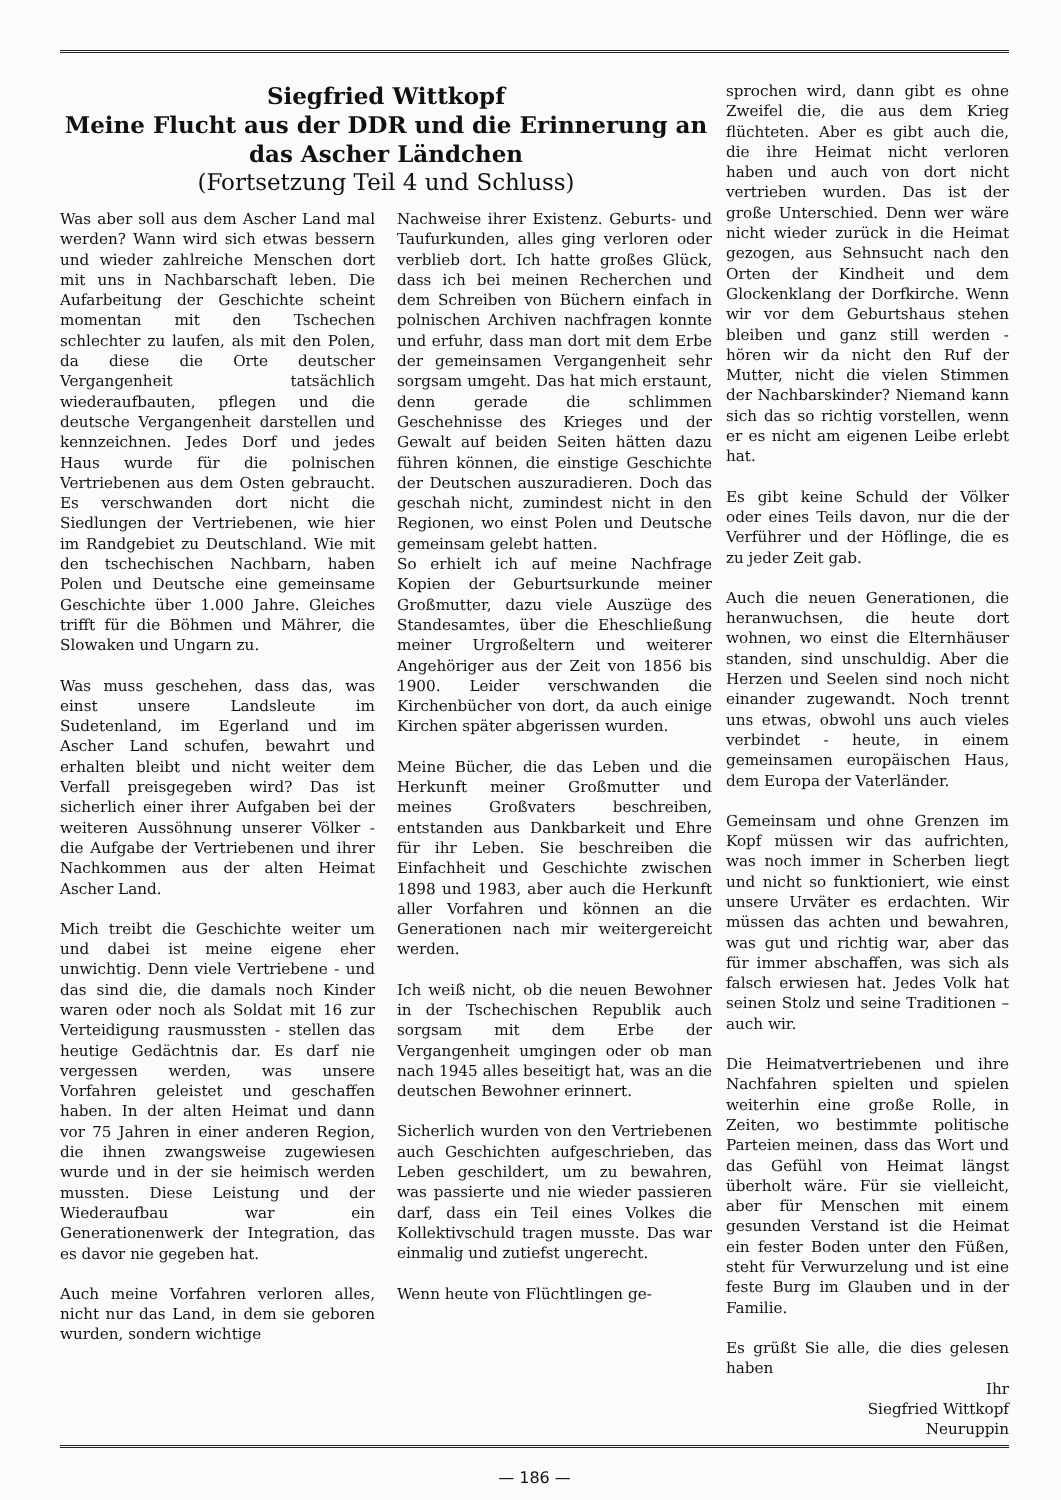Siegfried Wittkopf
Meine Flucht aus der DDR und die Erinnerung an das Ascher Ländchen
(Fortsetzung Teil 4 und Schluss)
Was aber soll aus dem Ascher Land mal werden? Wann wird sich etwas bessern und wieder zahlreiche Menschen dort mit uns in Nachbarschaft leben. Die Aufarbeitung der Geschichte scheint momentan mit den Tschechen schlechter zu laufen, als mit den Polen, da diese die Orte deutscher Vergangenheit tatsächlich wiederaufbauten, pflegen und die deutsche Vergangenheit darstellen und kennzeichnen. Jedes Dorf und jedes Haus wurde für die polnischen Vertriebenen aus dem Osten gebraucht. Es verschwanden dort nicht die Siedlungen der Vertriebenen, wie hier im Randgebiet zu Deutschland. Wie mit den tschechischen Nachbarn, haben Polen und Deutsche eine gemeinsame Geschichte über 1.000 Jahre. Gleiches trifft für die Böhmen und Mährer, die Slowaken und Ungarn zu.
Was muss geschehen, dass das, was einst unsere Landsleute im Sudetenland, im Egerland und im Ascher Land schufen, bewahrt und erhalten bleibt und nicht weiter dem Verfall preisgegeben wird? Das ist sicherlich einer ihrer Aufgaben bei der weiteren Aussöhnung unserer Völker - die Aufgabe der Vertriebenen und ihrer Nachkommen aus der alten Heimat Ascher Land.
Mich treibt die Geschichte weiter um und dabei ist meine eigene eher unwichtig. Denn viele Vertriebene - und das sind die, die damals noch Kinder waren oder noch als Soldat mit 16 zur Verteidigung rausmussten - stellen das heutige Gedächtnis dar. Es darf nie vergessen werden, was unsere Vorfahren geleistet und geschaffen haben. In der alten Heimat und dann vor 75 Jahren in einer anderen Region, die ihnen zwangsweise zugewiesen wurde und in der sie heimisch werden mussten. Diese Leistung und der Wiederaufbau war ein Generationenwerk der Integration, das es davor nie gegeben hat.
Auch meine Vorfahren verloren alles, nicht nur das Land, in dem sie geboren wurden, sondern wichtige
Nachweise ihrer Existenz. Geburts- und Taufurkunden, alles ging verloren oder verblieb dort. Ich hatte großes Glück, dass ich bei meinen Recherchen und dem Schreiben von Büchern einfach in polnischen Archiven nachfragen konnte und erfuhr, dass man dort mit dem Erbe der gemeinsamen Vergangenheit sehr sorgsam umgeht. Das hat mich erstaunt, denn gerade die schlimmen Geschehnisse des Krieges und der Gewalt auf beiden Seiten hätten dazu führen können, die einstige Geschichte der Deutschen auszuradieren. Doch das geschah nicht, zumindest nicht in den Regionen, wo einst Polen und Deutsche gemeinsam gelebt hatten.
So erhielt ich auf meine Nachfrage Kopien der Geburtsurkunde meiner Großmutter, dazu viele Auszüge des Standesamtes, über die Eheschließung meiner Urgroßeltern und weiterer Angehöriger aus der Zeit von 1856 bis 1900. Leider verschwanden die Kirchenbücher von dort, da auch einige Kirchen später abgerissen wurden.
Meine Bücher, die das Leben und die Herkunft meiner Großmutter und meines Großvaters beschreiben, entstanden aus Dankbarkeit und Ehre für ihr Leben. Sie beschreiben die Einfachheit und Geschichte zwischen 1898 und 1983, aber auch die Herkunft aller Vorfahren und können an die Generationen nach mir weitergereicht werden.
Ich weiß nicht, ob die neuen Bewohner in der Tschechischen Republik auch sorgsam mit dem Erbe der Vergangenheit umgingen oder ob man nach 1945 alles beseitigt hat, was an die deutschen Bewohner erinnert.
Sicherlich wurden von den Vertriebenen auch Geschichten aufgeschrieben, das Leben geschildert, um zu bewahren, was passierte und nie wieder passieren darf, dass ein Teil eines Volkes die Kollektivschuld tragen musste. Das war einmalig und zutiefst ungerecht.
Wenn heute von Flüchtlingen ge-
sprochen wird, dann gibt es ohne Zweifel die, die aus dem Krieg flüchteten. Aber es gibt auch die, die ihre Heimat nicht verloren haben und auch von dort nicht vertrieben wurden. Das ist der große Unterschied. Denn wer wäre nicht wieder zurück in die Heimat gezogen, aus Sehnsucht nach den Orten der Kindheit und dem Glockenklang der Dorfkirche. Wenn wir vor dem Geburtshaus stehen bleiben und ganz still werden - hören wir da nicht den Ruf der Mutter, nicht die vielen Stimmen der Nachbarskinder? Niemand kann sich das so richtig vorstellen, wenn er es nicht am eigenen Leibe erlebt hat.
Es gibt keine Schuld der Völker oder eines Teils davon, nur die der Verführer und der Höflinge, die es zu jeder Zeit gab.
Auch die neuen Generationen, die heranwuchsen, die heute dort wohnen, wo einst die Elternhäuser standen, sind unschuldig. Aber die Herzen und Seelen sind noch nicht einander zugewandt. Noch trennt uns etwas, obwohl uns auch vieles verbindet - heute, in einem gemeinsamen europäischen Haus, dem Europa der Vaterländer.
Gemeinsam und ohne Grenzen im Kopf müssen wir das aufrichten, was noch immer in Scherben liegt und nicht so funktioniert, wie einst unsere Urväter es erdachten. Wir müssen das achten und bewahren, was gut und richtig war, aber das für immer abschaffen, was sich als falsch erwiesen hat. Jedes Volk hat seinen Stolz und seine Traditionen – auch wir.
Die Heimatvertriebenen und ihre Nachfahren spielten und spielen weiterhin eine große Rolle, in Zeiten, wo bestimmte politische Parteien meinen, dass das Wort und das Gefühl von Heimat längst überholt wäre. Für sie vielleicht, aber für Menschen mit einem gesunden Verstand ist die Heimat ein fester Boden unter den Füßen, steht für Verwurzelung und ist eine feste Burg im Glauben und in der Familie.
Es grüßt Sie alle, die dies gelesen haben
Ihr
Siegfried Wittkopf
Neuruppin
— 186 —